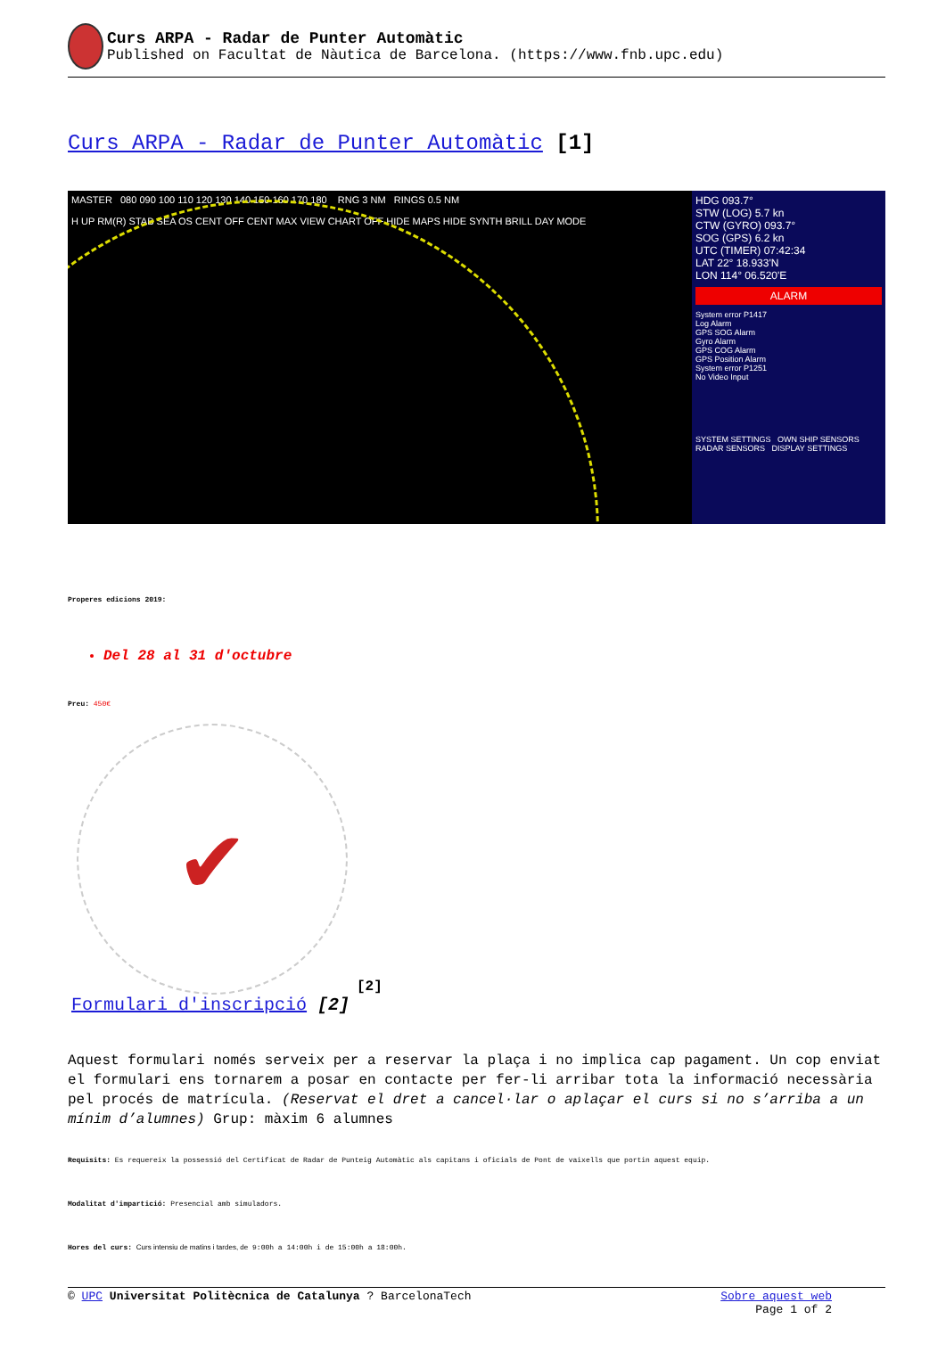Curs ARPA - Radar de Punter Automàtic
Published on Facultat de Nàutica de Barcelona. (https://www.fnb.upc.edu)
Curs ARPA - Radar de Punter Automàtic [1]
MASTER 080 090 100 110 120 130 140 150 160 170 180 RNG 3 NM RINGS 0.5 NM
H UP RM(R) STAB SEA OS CENT OFF CENT MAX VIEW CHART OFF HIDE MAPS HIDE SYNTH BRILL DAY MODE
HDG 093.7°
STW (LOG) 5.7 kn
CTW (GYRO) 093.7°
SOG (GPS) 6.2 kn
UTC (TIMER) 07:42:34
LAT 22° 18.933'N
LON 114° 06.520'E
ALARM
System error P1417
Log Alarm
GPS SOG Alarm
Gyro Alarm
GPS COG Alarm
GPS Position Alarm
System error P1251
No Video Input
SYSTEM SETTINGS OWN SHIP SENSORS
RADAR SENSORS DISPLAY SETTINGS
Properes edicions 2019:
Del 28 al 31 d'octubre
Preu: 450€
✔
[2]
Formulari d'inscripció [2]
Aquest formulari només serveix per a reservar la plaça i no implica cap pagament. Un cop enviat el formulari ens tornarem a posar en contacte per fer-li arribar tota la informació necessària pel procés de matrícula. (Reservat el dret a cancel·lar o aplaçar el curs si no s’arriba a un mínim d’alumnes) Grup: màxim 6 alumnes
Requisits: Es requereix la possessió del Certificat de Radar de Punteig Automàtic als capitans i oficials de Pont de vaixells que portin aquest equip.
Modalitat d'impartició: Presencial amb simuladors.
Hores del curs: Curs intensiu de matins i tardes, de 9:00h a 14:00h i de 15:00h a 18:00h.
© UPC Universitat Politècnica de Catalunya ? BarcelonaTech
Sobre aquest web
Page 1 of 2